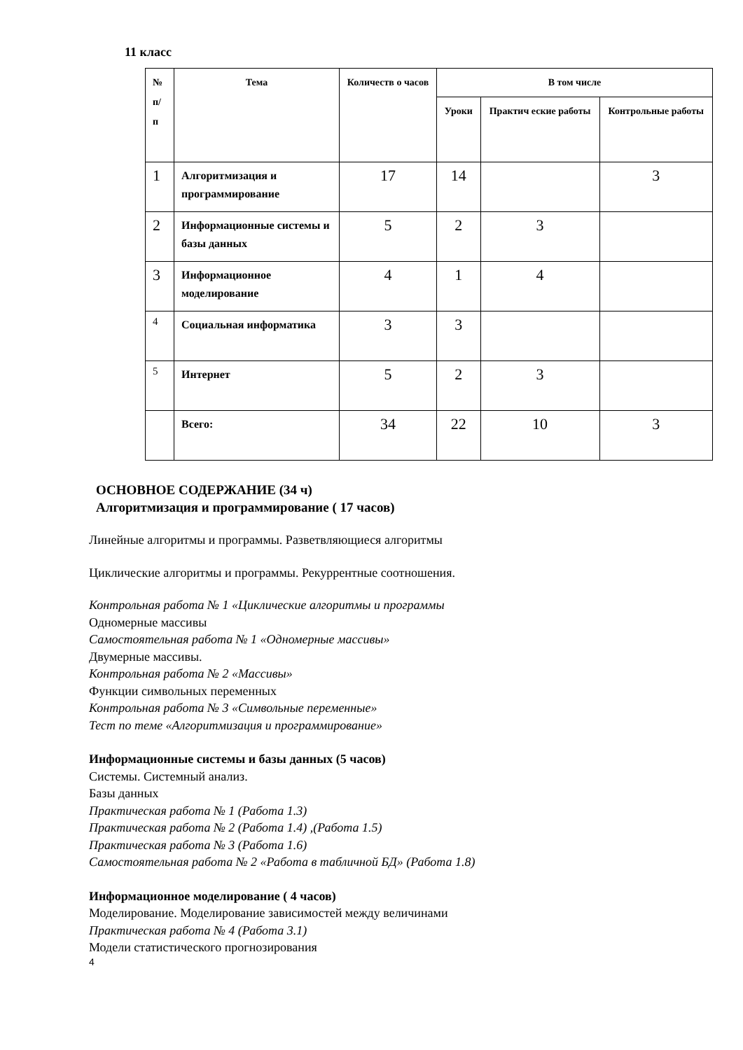11 класс
| № п/ п | Тема | Количеств о часов | В том числе | | |
| --- | --- | --- | --- | --- | --- |
| | | | Уроки | Практич еские работы | Контрольные работы |
| 1 | Алгоритмизация и программирование | 17 | 14 | | 3 |
| 2 | Информационные системы и базы данных | 5 | 2 | 3 | |
| 3 | Информационное моделирование | 4 | 1 | 4 | |
| 4 | Социальная информатика | 3 | 3 | | |
| 5 | Интернет | 5 | 2 | 3 | |
| | Всего: | 34 | 22 | 10 | 3 |
ОСНОВНОЕ СОДЕРЖАНИЕ (34 ч)
Алгоритмизация и программирование ( 17 часов)
Линейные алгоритмы и программы. Разветвляющиеся алгоритмы
Циклические алгоритмы и программы. Рекуррентные соотношения.
Контрольная работа № 1 «Циклические алгоритмы и программы
Одномерные массивы
Самостоятельная работа № 1 «Одномерные массивы»
Двумерные массивы.
Контрольная работа № 2 «Массивы»
Функции символьных переменных
Контрольная работа № 3 «Символьные переменные»
Тест по теме «Алгоритмизация и программирование»
Информационные системы и базы данных (5 часов)
Системы. Системный анализ.
Базы данных
Практическая работа № 1 (Работа 1.3)
Практическая работа № 2 (Работа 1.4) ,(Работа 1.5)
Практическая работа № 3 (Работа 1.6)
Самостоятельная работа № 2 «Работа в табличной БД» (Работа 1.8)
Информационное моделирование ( 4 часов)
Моделирование. Моделирование зависимостей между величинами
Практическая работа № 4 (Работа 3.1)
Модели статистического прогнозирования
4